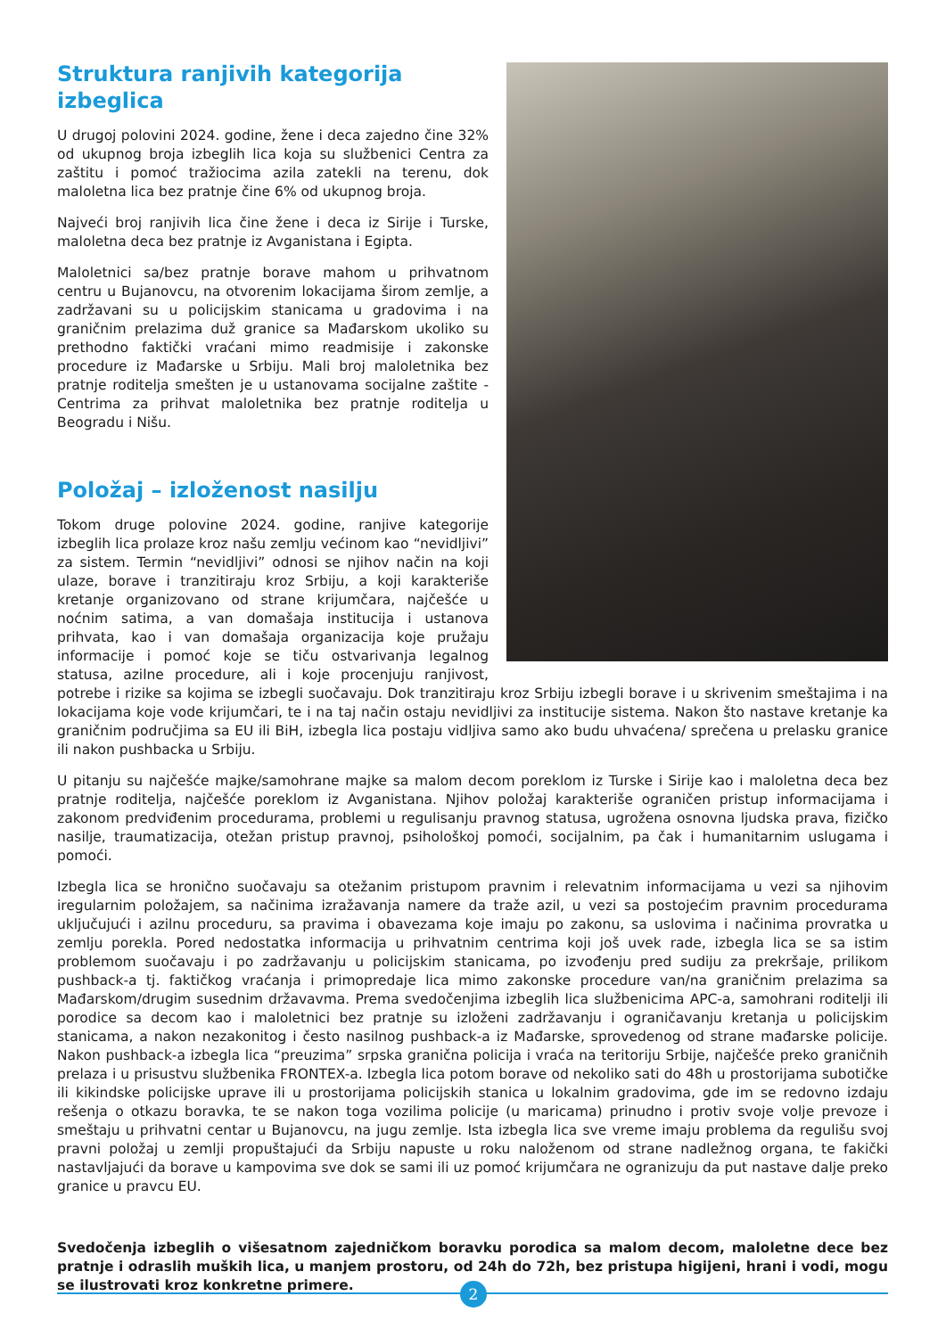Struktura ranjivih kategorija izbeglica
U drugoj polovini 2024. godine, žene i deca zajedno čine 32% od ukupnog broja izbeglih lica koja su službenici Centra za zaštitu i pomoć tražiocima azila zatekli na terenu, dok maloletna lica bez pratnje čine 6% od ukupnog broja.
Najveći broj ranjivih lica čine žene i deca iz Sirije i Turske, maloletna deca bez pratnje iz Avganistana i Egipta.
Maloletnici sa/bez pratnje borave mahom u prihvatnom centru u Bujanovcu, na otvorenim lokacijama širom zemlje, a zadržavani su u policijskim stanicama u gradovima i na graničnim prelazima duž granice sa Mađarskom ukoliko su prethodno faktički vraćani mimo readmisije i zakonske procedure iz Mađarske u Srbiju. Mali broj maloletnika bez pratnje roditelja smešten je u ustanovama socijalne zaštite - Centrima za prihvat maloletnika bez pratnje roditelja u Beogradu i Nišu.
Položaj – izloženost nasilju
Tokom druge polovine 2024. godine, ranjive kategorije izbeglih lica prolaze kroz našu zemlju većinom kao “nevidljivi” za sistem. Termin “nevidljivi” odnosi se njihov način na koji ulaze, borave i tranzitiraju kroz Srbiju, a koji karakteriše kretanje organizovano od strane krijumčara, najčešće u noćnim satima, a van domašaja institucija i ustanova prihvata, kao i van domašaja organizacija koje pružaju informacije i pomoć koje se tiču ostvarivanja legalnog statusa, azilne procedure, ali i koje procenjuju ranjivost, potrebe i rizike sa kojima se izbegli suočavaju. Dok tranzitiraju kroz Srbiju izbegli borave i u skrivenim smeštajima i na lokacijama koje vode krijumčari, te i na taj način ostaju nevidljivi za institucije sistema. Nakon što nastave kretanje ka graničnim područjima sa EU ili BiH, izbegla lica postaju vidljiva samo ako budu uhvaćena/ sprečena u prelasku granice ili nakon pushbacka u Srbiju.
U pitanju su najčešće majke/samohrane majke sa malom decom poreklom iz Turske i Sirije kao i maloletna deca bez pratnje roditelja, najčešće poreklom iz Avganistana. Njihov položaj karakteriše ograničen pristup informacijama i zakonom predviđenim procedurama, problemi u regulisanju pravnog statusa, ugrožena osnovna ljudska prava, fizičko nasilje, traumatizacija, otežan pristup pravnoj, psihološkoj pomoći, socijalnim, pa čak i humanitarnim uslugama i pomoći.
Izbegla lica se hronično suočavaju sa otežanim pristupom pravnim i relevatnim informacijama u vezi sa njihovim iregularnim položajem, sa načinima izražavanja namere da traže azil, u vezi sa postojećim pravnim procedurama uključujući i azilnu proceduru, sa pravima i obavezama koje imaju po zakonu, sa uslovima i načinima provratka u zemlju porekla. Pored nedostatka informacija u prihvatnim centrima koji još uvek rade, izbegla lica se sa istim problemom suočavaju i po zadržavanju u policijskim stanicama, po izvođenju pred sudiju za prekršaje, prilikom pushback-a tj. faktičkog vraćanja i primopredaje lica mimo zakonske procedure van/na graničnim prelazima sa Mađarskom/drugim susednim državavma. Prema svedočenjima izbeglih lica službenicima APC-a, samohrani roditelji ili porodice sa decom kao i maloletnici bez pratnje su izloženi zadržavanju i ograničavanju kretanja u policijskim stanicama, a nakon nezakonitog i često nasilnog pushback-a iz Mađarske, sprovedenog od strane mađarske policije. Nakon pushback-a izbegla lica “preuzima” srpska granična policija i vraća na teritoriju Srbije, najčešće preko graničnih prelaza i u prisustvu službenika FRONTEX-a. Izbegla lica potom borave od nekoliko sati do 48h u prostorijama subotičke ili kikindske policijske uprave ili u prostorijama policijskih stanica u lokalnim gradovima, gde im se redovno izdaju rešenja o otkazu boravka, te se nakon toga vozilima policije (u maricama) prinudno i protiv svoje volje prevoze i smeštaju u prihvatni centar u Bujanovcu, na jugu zemlje. Ista izbegla lica sve vreme imaju problema da regulišu svoj pravni položaj u zemlji propuštajući da Srbiju napuste u roku naloženom od strane nadležnog organa, te fakički nastavljajući da borave u kampovima sve dok se sami ili uz pomoć krijumčara ne ogranizuju da put nastave dalje preko granice u pravcu EU.
Svedočenja izbeglih o višesatnom zajedničkom boravku porodica sa malom decom, maloletne dece bez pratnje i odraslih muških lica, u manjem prostoru, od 24h do 72h, bez pristupa higijeni, hrani i vodi, mogu se ilustrovati kroz konkretne primere.
2